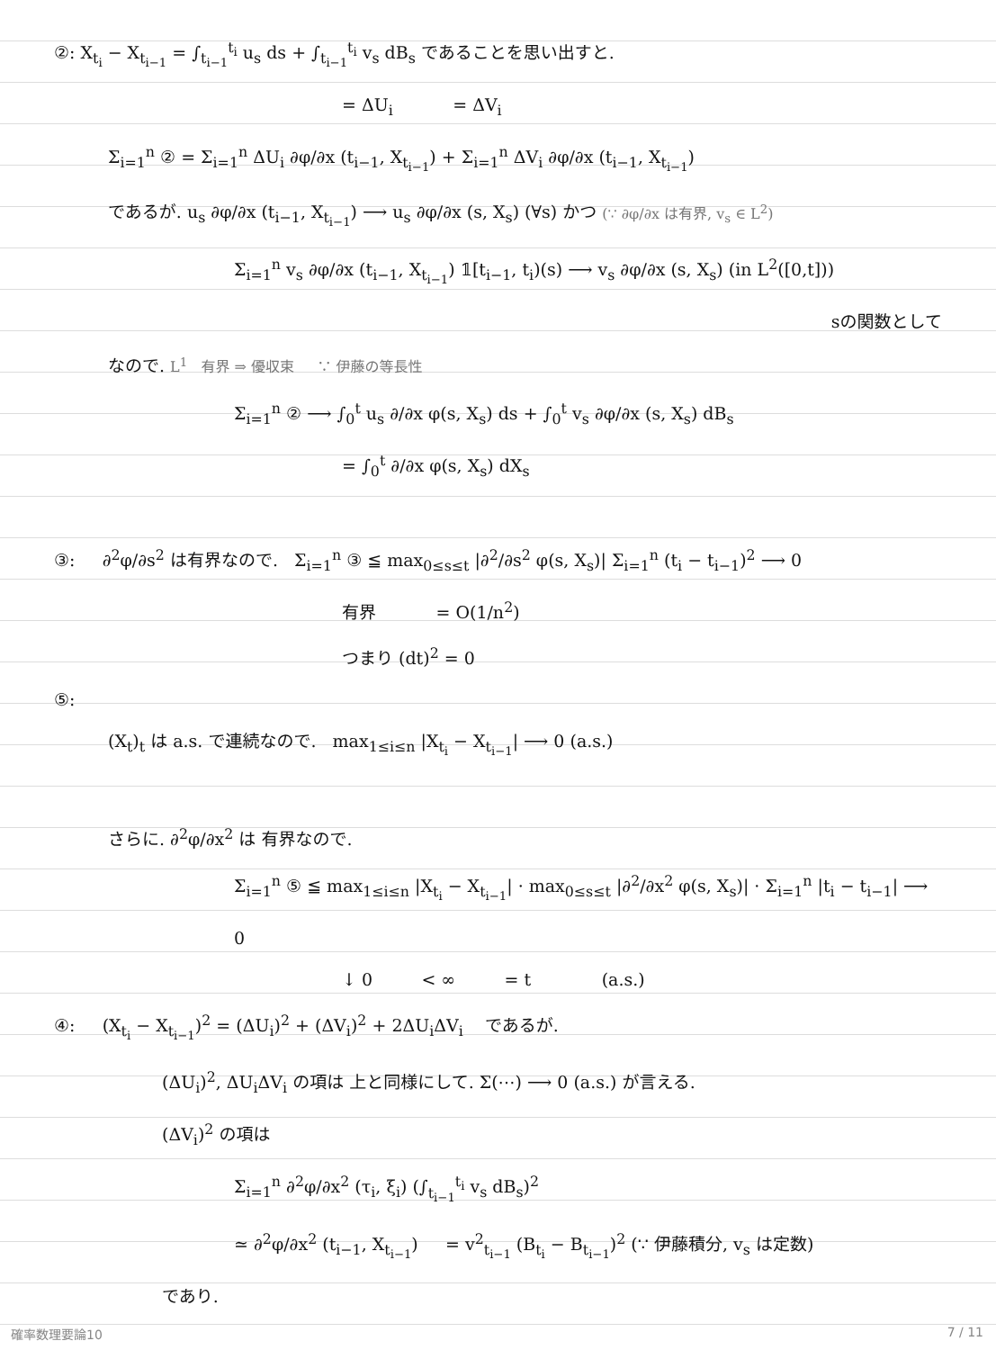②: X<sub>t<sub>i</sub></sub> − X<sub>t<sub>i−1</sub></sub> = ∫<sub>t<sub>i−1</sub></sub><sup>t<sub>i</sub></sup> u<sub>s</sub> ds + ∫<sub>t<sub>i−1</sub></sub><sup>t<sub>i</sub></sup> v<sub>s</sub> dB<sub>s</sub> であることを思い出すと.
= ΔU<sub>i</sub> = ΔV<sub>i</sub>
Σ<sub>i=1</sub><sup>n</sup> ② = Σ<sub>i=1</sub><sup>n</sup> ΔU<sub>i</sub> ∂φ/∂x (t<sub>i−1</sub>, X<sub>t<sub>i−1</sub></sub>) + Σ<sub>i=1</sub><sup>n</sup> ΔV<sub>i</sub> ∂φ/∂x (t<sub>i−1</sub>, X<sub>t<sub>i−1</sub></sub>)
であるが. u<sub>s</sub> ∂φ/∂x (t<sub>i−1</sub>, X<sub>t<sub>i−1</sub></sub>) ⟶ u<sub>s</sub> ∂φ/∂x (s, X<sub>s</sub>) (∀s) かつ (∵ ∂φ/∂x は有界, v<sub>s</sub> ∈ L<sup>2</sup>)
Σ<sub>i=1</sub><sup>n</sup> v<sub>s</sub> ∂φ/∂x (t<sub>i−1</sub>, X<sub>t<sub>i−1</sub></sub>) 𝟙[t<sub>i−1</sub>, t<sub>i</sub>)(s) ⟶ v<sub>s</sub> ∂φ/∂x (s, X<sub>s</sub>) (in L<sup>2</sup>([0,t]))
sの関数として
なので. L<sup>1</sup> 有界 ⇒ 優収束 ∵ 伊藤の等長性
Σ<sub>i=1</sub><sup>n</sup> ② ⟶ ∫<sub>0</sub><sup>t</sup> u<sub>s</sub> ∂/∂x φ(s, X<sub>s</sub>) ds + ∫<sub>0</sub><sup>t</sup> v<sub>s</sub> ∂φ/∂x (s, X<sub>s</sub>) dB<sub>s</sub>
= ∫<sub>0</sub><sup>t</sup> ∂/∂x φ(s, X<sub>s</sub>) dX<sub>s</sub>
③: ∂<sup>2</sup>φ/∂s<sup>2</sup> は有界なので. Σ<sub>i=1</sub><sup>n</sup> ③ ≦ max<sub>0≤s≤t</sub> |∂<sup>2</sup>/∂s<sup>2</sup> φ(s, X<sub>s</sub>)| Σ<sub>i=1</sub><sup>n</sup> (t<sub>i</sub> − t<sub>i−1</sub>)<sup>2</sup> ⟶ 0
有界 = O(1/n<sup>2</sup>)
つまり (dt)<sup>2</sup> = 0
⑤:
(X<sub>t</sub>)<sub>t</sub> は a.s. で連続なので. max<sub>1≤i≤n</sub> |X<sub>t<sub>i</sub></sub> − X<sub>t<sub>i−1</sub></sub>| ⟶ 0 (a.s.)
さらに. ∂<sup>2</sup>φ/∂x<sup>2</sup> は 有界なので.
Σ<sub>i=1</sub><sup>n</sup> ⑤ ≦ max<sub>1≤i≤n</sub> |X<sub>t<sub>i</sub></sub> − X<sub>t<sub>i−1</sub></sub>| · max<sub>0≤s≤t</sub> |∂<sup>2</sup>/∂x<sup>2</sup> φ(s, X<sub>s</sub>)| · Σ<sub>i=1</sub><sup>n</sup> |t<sub>i</sub> − t<sub>i−1</sub>| ⟶ 0
↓ 0 < ∞ = t (a.s.)
④: (X<sub>t<sub>i</sub></sub> − X<sub>t<sub>i−1</sub></sub>)<sup>2</sup> = (ΔU<sub>i</sub>)<sup>2</sup> + (ΔV<sub>i</sub>)<sup>2</sup> + 2ΔU<sub>i</sub>ΔV<sub>i</sub> であるが.
(ΔU<sub>i</sub>)<sup>2</sup>, ΔU<sub>i</sub>ΔV<sub>i</sub> の項は 上と同様にして. Σ(⋯) ⟶ 0 (a.s.) が言える.
(ΔV<sub>i</sub>)<sup>2</sup> の項は
Σ<sub>i=1</sub><sup>n</sup> ∂<sup>2</sup>φ/∂x<sup>2</sup> (τ<sub>i</sub>, ξ<sub>i</sub>) (∫<sub>t<sub>i−1</sub></sub><sup>t<sub>i</sub></sup> v<sub>s</sub> dB<sub>s</sub>)<sup>2</sup>
≃ ∂<sup>2</sup>φ/∂x<sup>2</sup> (t<sub>i−1</sub>, X<sub>t<sub>i−1</sub></sub>) = v<sup>2</sup><sub>t<sub>i−1</sub></sub> (B<sub>t<sub>i</sub></sub> − B<sub>t<sub>i−1</sub></sub>)<sup>2</sup> (∵ 伊藤積分, v<sub>s</sub> は定数)
であり.
確率数理要論10 7 / 11